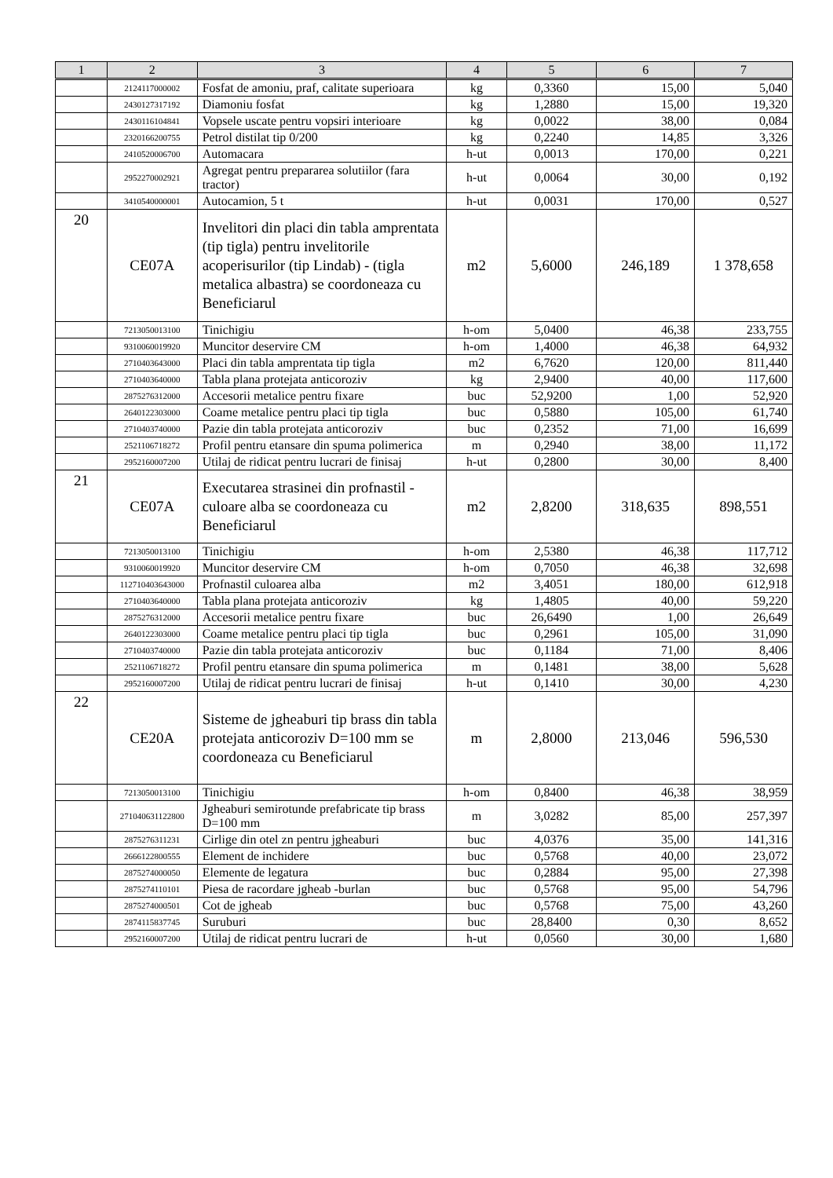| 1 | 2 | 3 | 4 | 5 | 6 | 7 |
| --- | --- | --- | --- | --- | --- | --- |
| | 2124117000002 | Fosfat de amoniu, praf, calitate superioara | kg | 0,3360 | 15,00 | 5,040 |
| | 2430127317192 | Diamoniu fosfat | kg | 1,2880 | 15,00 | 19,320 |
| | 2430116104841 | Vopsele uscate pentru vopsiri interioare | kg | 0,0022 | 38,00 | 0,084 |
| | 2320166200755 | Petrol distilat tip 0/200 | kg | 0,2240 | 14,85 | 3,326 |
| | 2410520006700 | Automacara | h-ut | 0,0013 | 170,00 | 0,221 |
| | 2952270002921 | Agregat pentru prepararea solutiilor (fara tractor) | h-ut | 0,0064 | 30,00 | 0,192 |
| | 3410540000001 | Autocamion, 5 t | h-ut | 0,0031 | 170,00 | 0,527 |
| 20 | CE07A | Invelitori din placi din tabla amprentata (tip tigla) pentru invelitorile acoperisurilor (tip Lindab) - (tigla metalica albastra) se coordoneaza cu Beneficiarul | m2 | 5,6000 | 246,189 | 1 378,658 |
| | 7213050013100 | Tinichigiu | h-om | 5,0400 | 46,38 | 233,755 |
| | 9310060019920 | Muncitor deservire CM | h-om | 1,4000 | 46,38 | 64,932 |
| | 2710403643000 | Placi din tabla amprentata tip tigla | m2 | 6,7620 | 120,00 | 811,440 |
| | 2710403640000 | Tabla plana protejata anticoroziv | kg | 2,9400 | 40,00 | 117,600 |
| | 2875276312000 | Accesorii metalice pentru fixare | buc | 52,9200 | 1,00 | 52,920 |
| | 2640122303000 | Coame metalice pentru placi tip tigla | buc | 0,5880 | 105,00 | 61,740 |
| | 2710403740000 | Pazie din tabla protejata anticoroziv | buc | 0,2352 | 71,00 | 16,699 |
| | 2521106718272 | Profil pentru etansare din spuma polimerica | m | 0,2940 | 38,00 | 11,172 |
| | 2952160007200 | Utilaj de ridicat pentru lucrari de finisaj | h-ut | 0,2800 | 30,00 | 8,400 |
| 21 | CE07A | Executarea strasinei din profnastil - culoare alba se coordoneaza cu Beneficiarul | m2 | 2,8200 | 318,635 | 898,551 |
| | 7213050013100 | Tinichigiu | h-om | 2,5380 | 46,38 | 117,712 |
| | 9310060019920 | Muncitor deservire CM | h-om | 0,7050 | 46,38 | 32,698 |
| | 112710403643000 | Profnastil culoarea alba | m2 | 3,4051 | 180,00 | 612,918 |
| | 2710403640000 | Tabla plana protejata anticoroziv | kg | 1,4805 | 40,00 | 59,220 |
| | 2875276312000 | Accesorii metalice pentru fixare | buc | 26,6490 | 1,00 | 26,649 |
| | 2640122303000 | Coame metalice pentru placi tip tigla | buc | 0,2961 | 105,00 | 31,090 |
| | 2710403740000 | Pazie din tabla protejata anticoroziv | buc | 0,1184 | 71,00 | 8,406 |
| | 2521106718272 | Profil pentru etansare din spuma polimerica | m | 0,1481 | 38,00 | 5,628 |
| | 2952160007200 | Utilaj de ridicat pentru lucrari de finisaj | h-ut | 0,1410 | 30,00 | 4,230 |
| 22 | CE20A | Sisteme de jgheaburi tip brass din tabla protejata anticoroziv D=100 mm se coordoneaza cu Beneficiarul | m | 2,8000 | 213,046 | 596,530 |
| | 7213050013100 | Tinichigiu | h-om | 0,8400 | 46,38 | 38,959 |
| | 271040631122800 | Jgheaburi semirotunde prefabricate tip brass D=100 mm | m | 3,0282 | 85,00 | 257,397 |
| | 2875276311231 | Cirlige din otel zn pentru jgheaburi | buc | 4,0376 | 35,00 | 141,316 |
| | 2666122800555 | Element de inchidere | buc | 0,5768 | 40,00 | 23,072 |
| | 2875274000050 | Elemente de legatura | buc | 0,2884 | 95,00 | 27,398 |
| | 2875274110101 | Piesa de racordare jgheab -burlan | buc | 0,5768 | 95,00 | 54,796 |
| | 2875274000501 | Cot de jgheab | buc | 0,5768 | 75,00 | 43,260 |
| | 2874115837745 | Suruburi | buc | 28,8400 | 0,30 | 8,652 |
| | 2952160007200 | Utilaj de ridicat pentru lucrari de | h-ut | 0,0560 | 30,00 | 1,680 |